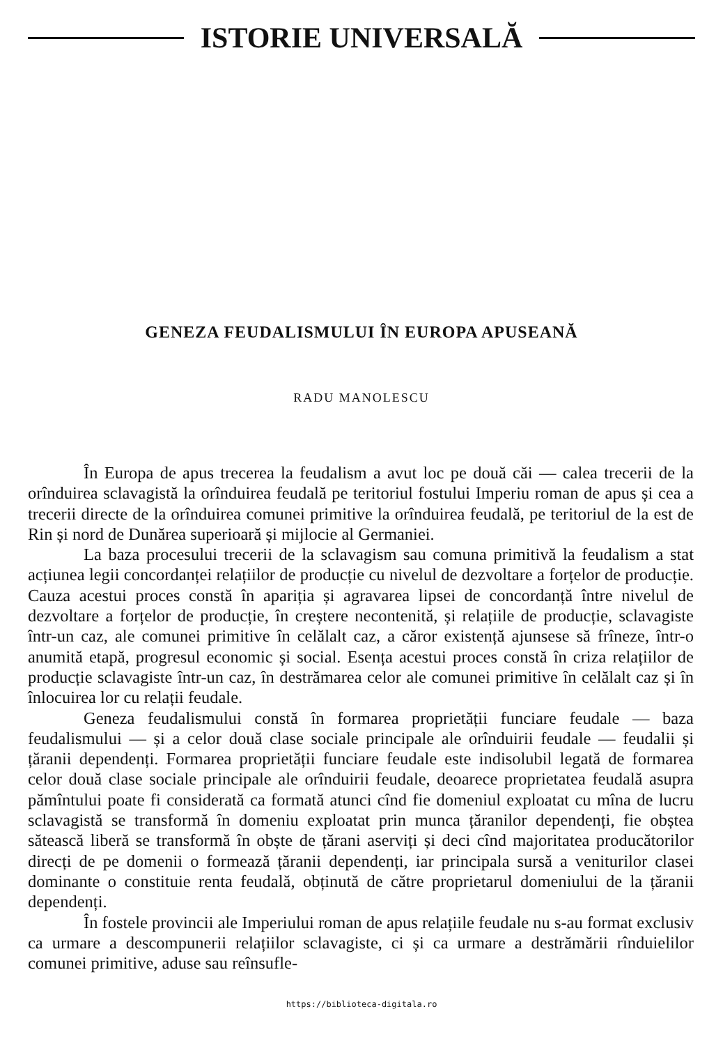ISTORIE UNIVERSALĂ
GENEZA FEUDALISMULUI ÎN EUROPA APUSEANĂ
RADU MANOLESCU
În Europa de apus trecerea la feudalism a avut loc pe două căi — calea trecerii de la orînduirea sclavagistă la orînduirea feudală pe teritoriul fostului Imperiu roman de apus și cea a trecerii directe de la orînduirea comunei primitive la orînduirea feudală, pe teritoriul de la est de Rin și nord de Dunărea superioară și mijlocie al Germaniei.
La baza procesului trecerii de la sclavagism sau comuna primitivă la feudalism a stat acțiunea legii concordanței relațiilor de producție cu nivelul de dezvoltare a forțelor de producție. Cauza acestui proces constă în apariția și agravarea lipsei de concordanță între nivelul de dezvoltare a forțelor de producție, în creștere necontenită, și relațiile de producție, sclavagiste într-un caz, ale comunei primitive în celălalt caz, a căror existență ajunsese să frîneze, într-o anumită etapă, progresul economic și social. Esența acestui proces constă în criza relațiilor de producție sclavagiste într-un caz, în destrămarea celor ale comunei primitive în celălalt caz și în înlocuirea lor cu relații feudale.
Geneza feudalismului constă în formarea proprietății funciare feudale — baza feudalismului — și a celor două clase sociale principale ale orînduirii feudale — feudalii și țăranii dependenți. Formarea proprietății funciare feudale este indisolubil legată de formarea celor două clase sociale principale ale orînduirii feudale, deoarece proprietatea feudală asupra pămîntului poate fi considerată ca formată atunci cînd fie domeniul exploatat cu mîna de lucru sclavagistă se transformă în domeniu exploatat prin munca țăranilor dependenți, fie obștea sătească liberă se transformă în obște de țărani aserviți și deci cînd majoritatea producătorilor direcți de pe domenii o formează țăranii dependenți, iar principala sursă a veniturilor clasei dominante o constituie renta feudală, obținută de către proprietarul domeniului de la țăranii dependenți.
În fostele provincii ale Imperiului roman de apus relațiile feudale nu s-au format exclusiv ca urmare a descompunerii relațiilor sclavagiste, ci și ca urmare a destrămării rînduielilor comunei primitive, aduse sau reînsufle-
https://biblioteca-digitala.ro